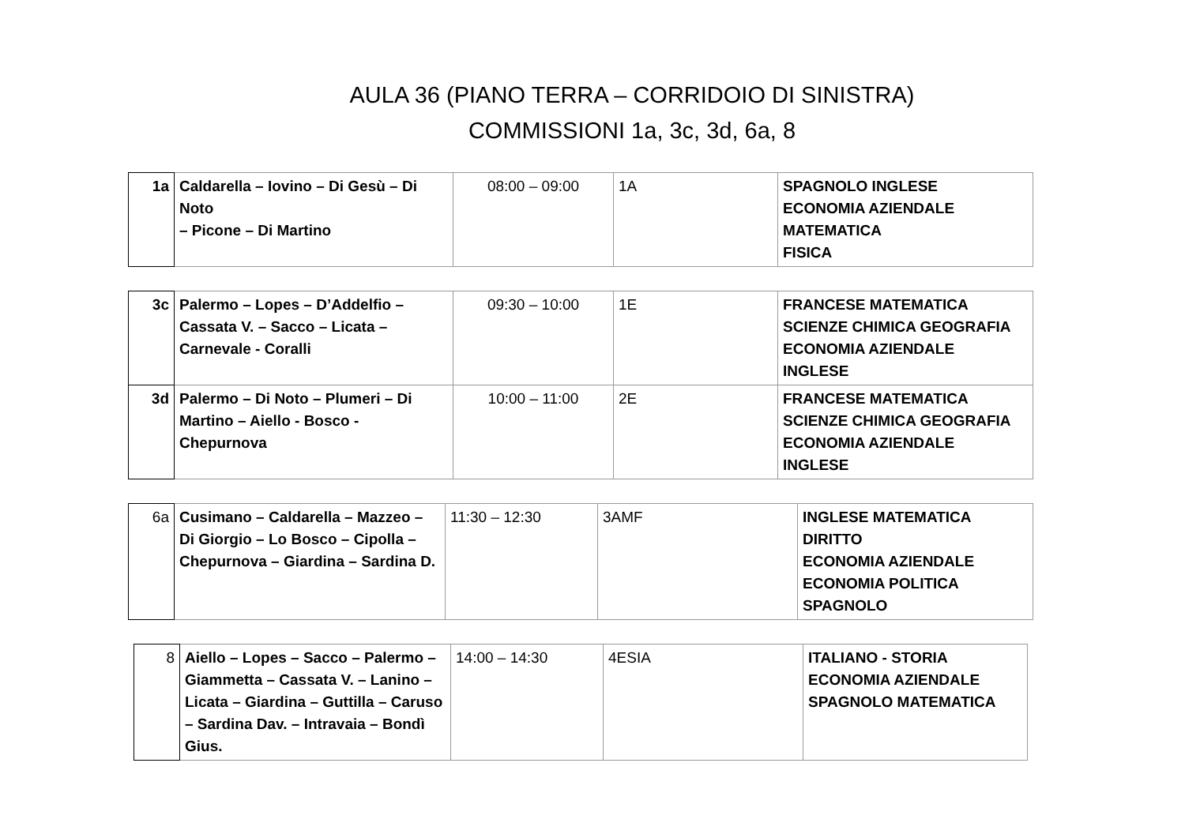AULA 36 (PIANO TERRA – CORRIDOIO DI SINISTRA)
COMMISSIONI 1a, 3c, 3d, 6a, 8
| 1a | Caldarella – Iovino – Di Gesù – Di Noto – Picone – Di Martino | 08:00 – 09:00 | 1A | SPAGNOLO INGLESE ECONOMIA AZIENDALE MATEMATICA FISICA |
| 3c | Palermo – Lopes – D’Addelfio – Cassata V. – Sacco – Licata – Carnevale - Coralli | 09:30 – 10:00 | 1E | FRANCESE MATEMATICA SCIENZE CHIMICA GEOGRAFIA ECONOMIA AZIENDALE INGLESE |
| 3d | Palermo – Di Noto – Plumeri – Di Martino – Aiello - Bosco - Chepurnova | 10:00 – 11:00 | 2E | FRANCESE MATEMATICA SCIENZE CHIMICA GEOGRAFIA ECONOMIA AZIENDALE INGLESE |
| 6a | Cusimano – Caldarella – Mazzeo – Di Giorgio – Lo Bosco – Cipolla – Chepurnova – Giardina – Sardina D. | 11:30 – 12:30 | 3AMF | INGLESE MATEMATICA DIRITTO ECONOMIA AZIENDALE ECONOMIA POLITICA SPAGNOLO |
| 8 | Aiello – Lopes – Sacco – Palermo – Giammetta – Cassata V. – Lanino – Licata – Giardina – Guttilla – Caruso – Sardina Dav. – Intravaia – Bondì Gius. | 14:00 – 14:30 | 4ESIA | ITALIANO - STORIA ECONOMIA AZIENDALE SPAGNOLO MATEMATICA |